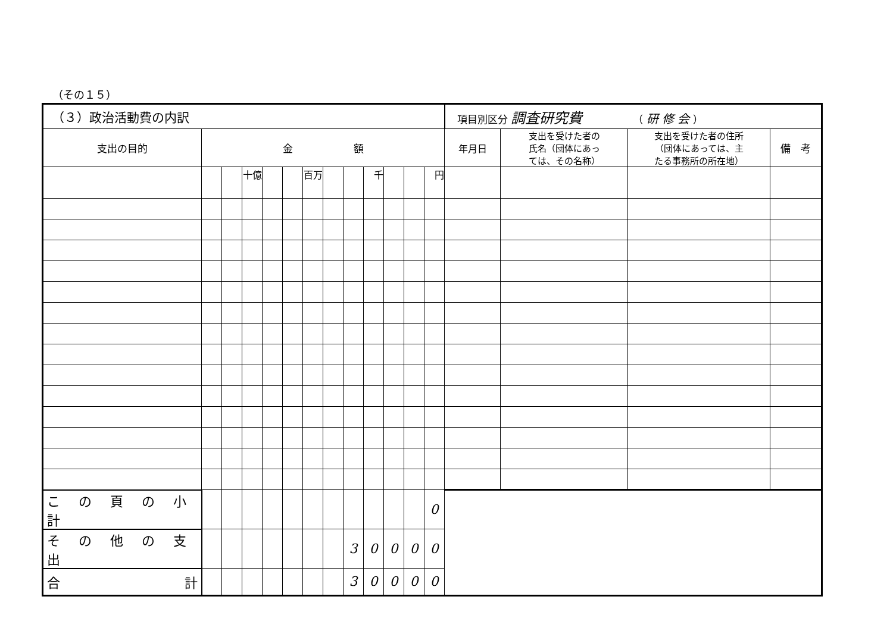（その１５）
| （３）政治活動費の内訳 | | | | | | | | | | | | | 項目別区分 調査研究費 （ 研 修 会 ） | | | |
| 支出の目的 | 金 額 | | | | | | | | | | | | 年月日 | 支出を受けた者の 氏名（団体にあっ ては、その名称） | 支出を受けた者の住所 （団体にあっては、主 たる事務所の所在地） | 備 考 |
| | | | 十億 | | | 百万 | | | 千 | | | 円 | | | | |
| こ の 頁 の 小 計 | | | | | | | | | | | | 0 | | | | |
| そ の 他 の 支 出 | | | | | | | | 3 | 0 | 0 | 0 | 0 | | | | |
| 合 計 | | | | | | | | 3 | 0 | 0 | 0 | 0 | | | | |